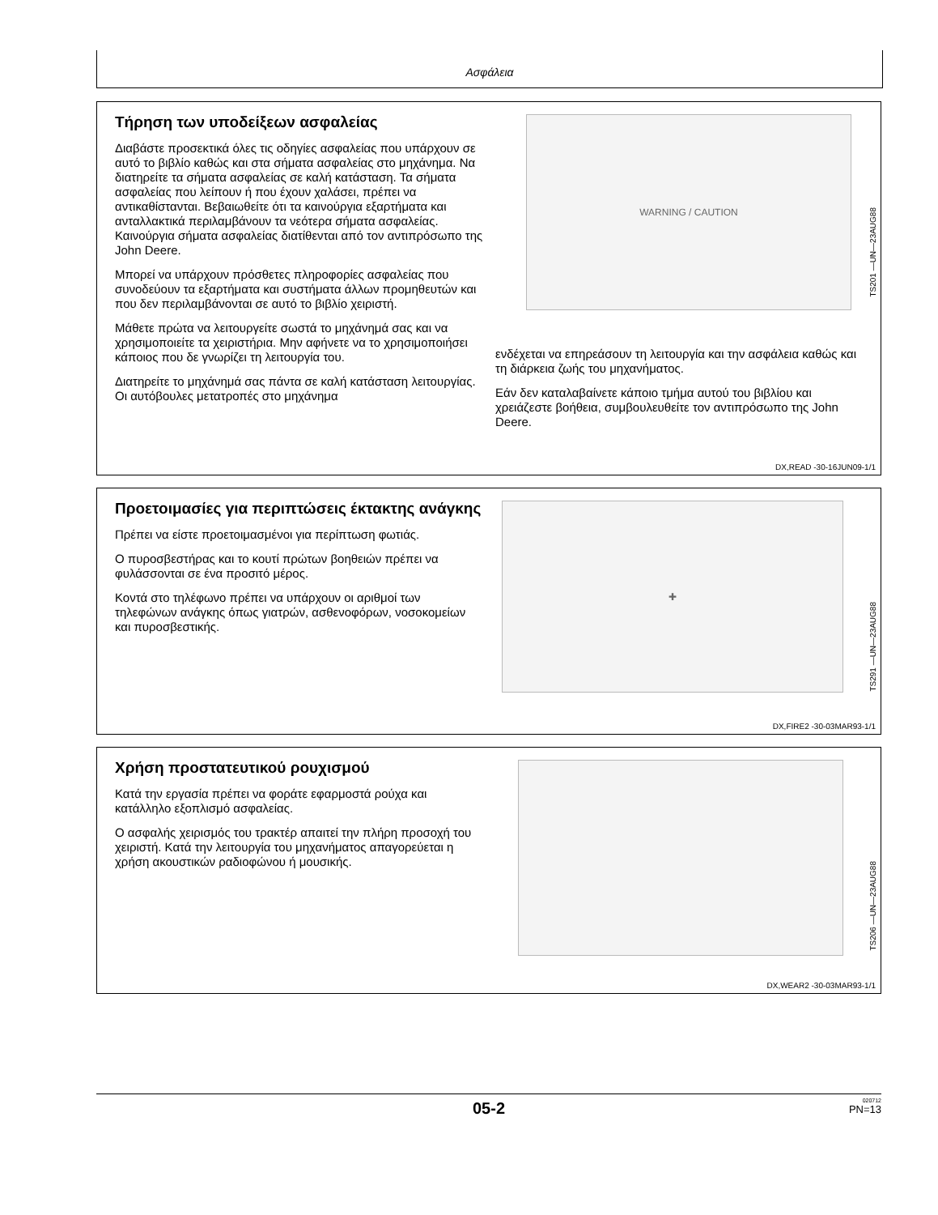Ασφάλεια
Τήρηση των υποδείξεων ασφαλείας
Διαβάστε προσεκτικά όλες τις οδηγίες ασφαλείας που υπάρχουν σε αυτό το βιβλίο καθώς και στα σήματα ασφαλείας στο μηχάνημα. Να διατηρείτε τα σήματα ασφαλείας σε καλή κατάσταση. Τα σήματα ασφαλείας που λείπουν ή που έχουν χαλάσει, πρέπει να αντικαθίστανται. Βεβαιωθείτε ότι τα καινούργια εξαρτήματα και ανταλλακτικά περιλαμβάνουν τα νεότερα σήματα ασφαλείας. Καινούργια σήματα ασφαλείας διατίθενται από τον αντιπρόσωπο της John Deere.
Μπορεί να υπάρχουν πρόσθετες πληροφορίες ασφαλείας που συνοδεύουν τα εξαρτήματα και συστήματα άλλων προμηθευτών και που δεν περιλαμβάνονται σε αυτό το βιβλίο χειριστή.
Μάθετε πρώτα να λειτουργείτε σωστά το μηχάνημά σας και να χρησιμοποιείτε τα χειριστήρια. Μην αφήνετε να το χρησιμοποιήσει κάποιος που δε γνωρίζει τη λειτουργία του.
Διατηρείτε το μηχάνημά σας πάντα σε καλή κατάσταση λειτουργίας. Οι αυτόβουλες μετατροπές στο μηχάνημα
WARNING / CAUTION
TS201 —UN—23AUG88
ενδέχεται να επηρεάσουν τη λειτουργία και την ασφάλεια καθώς και τη διάρκεια ζωής του μηχανήματος.
Εάν δεν καταλαβαίνετε κάποιο τμήμα αυτού του βιβλίου και χρειάζεστε βοήθεια, συμβουλευθείτε τον αντιπρόσωπο της John Deere.
DX,READ -30-16JUN09-1/1
Προετοιμασίες για περιπτώσεις έκτακτης ανάγκης
Πρέπει να είστε προετοιμασμένοι για περίπτωση φωτιάς.
Ο πυροσβεστήρας και το κουτί πρώτων βοηθειών πρέπει να φυλάσσονται σε ένα προσιτό μέρος.
Κοντά στο τηλέφωνο πρέπει να υπάρχουν οι αριθμοί των τηλεφώνων ανάγκης όπως γιατρών, ασθενοφόρων, νοσοκομείων και πυροσβεστικής.
✚
TS291 —UN—23AUG88
DX,FIRE2 -30-03MAR93-1/1
Χρήση προστατευτικού ρουχισμού
Κατά την εργασία πρέπει να φοράτε εφαρμοστά ρούχα και κατάλληλο εξοπλισμό ασφαλείας.
Ο ασφαλής χειρισμός του τρακτέρ απαιτεί την πλήρη προσοχή του χειριστή. Κατά την λειτουργία του μηχανήματος απαγορεύεται η χρήση ακουστικών ραδιοφώνου ή μουσικής.
TS206 —UN—23AUG88
DX,WEAR2 -30-03MAR93-1/1
05-2
020712
PN=13